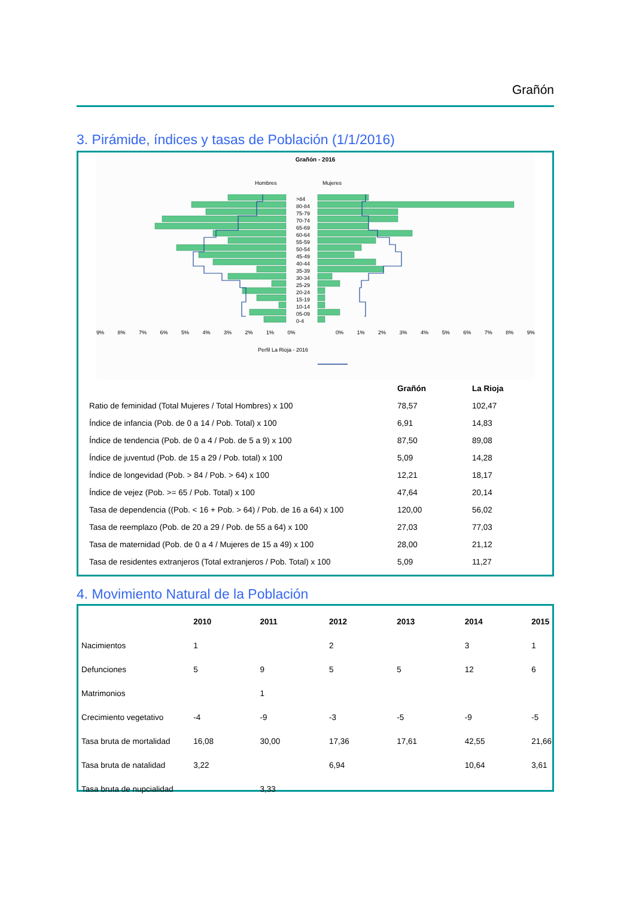Grañón
3. Pirámide, índices y tasas de Población (1/1/2016)
Grañón - 2016
Hombres Mujeres
>84
80-84
75-79
70-74
65-69
60-64
55-59
50-54
45-49
40-44
35-39
30-34
25-29
20-24
15-19
10-14
05-09
0-4
9% 8% 7% 6% 5% 4% 3% 2% 1% 0% 0% 1% 2% 3% 4% 5% 6% 7% 8% 9%
Perfil La Rioja - 2016
| | Grañón | La Rioja |
| Ratio de feminidad (Total Mujeres / Total Hombres) x 100 | 78,57 | 102,47 |
| Índice de infancia (Pob. de 0 a 14 / Pob. Total) x 100 | 6,91 | 14,83 |
| Índice de tendencia (Pob. de 0 a 4 / Pob. de 5 a 9) x 100 | 87,50 | 89,08 |
| Índice de juventud (Pob. de 15 a 29 / Pob. total) x 100 | 5,09 | 14,28 |
| Índice de longevidad (Pob. > 84 / Pob. > 64) x 100 | 12,21 | 18,17 |
| Índice de vejez (Pob. >= 65 / Pob. Total) x 100 | 47,64 | 20,14 |
| Tasa de dependencia ((Pob. < 16 + Pob. > 64) / Pob. de 16 a 64) x 100 | 120,00 | 56,02 |
| Tasa de reemplazo (Pob. de 20 a 29 / Pob. de 55 a 64) x 100 | 27,03 | 77,03 |
| Tasa de maternidad (Pob. de 0 a 4 / Mujeres de 15 a 49) x 100 | 28,00 | 21,12 |
| Tasa de residentes extranjeros (Total extranjeros / Pob. Total) x 100 | 5,09 | 11,27 |
4. Movimiento Natural de la Población
| | 2010 | 2011 | 2012 | 2013 | 2014 | 2015 |
| --- | --- | --- | --- | --- | --- | --- |
| Nacimientos | 1 | | 2 | | 3 | 1 |
| Defunciones | 5 | 9 | 5 | 5 | 12 | 6 |
| Matrimonios | | 1 | | | | |
| Crecimiento vegetativo | -4 | -9 | -3 | -5 | -9 | -5 |
| Tasa bruta de mortalidad | 16,08 | 30,00 | 17,36 | 17,61 | 42,55 | 21,66 |
| Tasa bruta de natalidad | 3,22 | | 6,94 | | 10,64 | 3,61 |
| Tasa bruta de nupcialidad | | 3,33 | | | | |